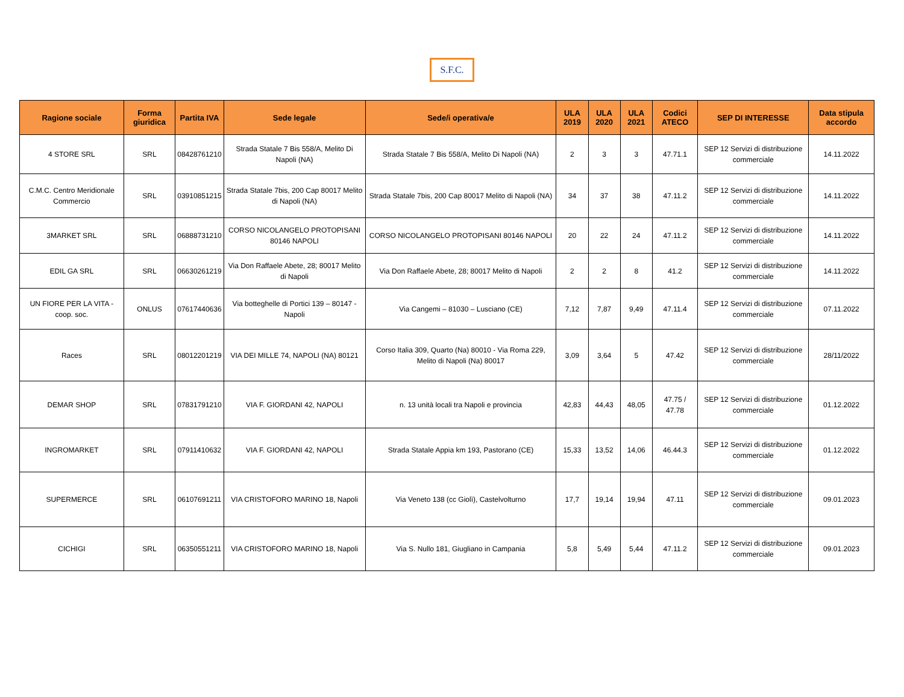S.F.C.
| Ragione sociale | Forma giuridica | Partita IVA | Sede legale | Sede/i operativa/e | ULA 2019 | ULA 2020 | ULA 2021 | Codici ATECO | SEP DI INTERESSE | Data stipula accordo |
| --- | --- | --- | --- | --- | --- | --- | --- | --- | --- | --- |
| 4 STORE SRL | SRL | 08428761210 | Strada Statale 7 Bis 558/A, Melito Di Napoli (NA) | Strada Statale 7 Bis 558/A, Melito Di Napoli (NA) | 2 | 3 | 3 | 47.71.1 | SEP 12 Servizi di distribuzione commerciale | 14.11.2022 |
| C.M.C. Centro Meridionale Commercio | SRL | 03910851215 | Strada Statale 7bis, 200 Cap 80017 Melito di Napoli (NA) | Strada Statale 7bis, 200 Cap 80017 Melito di Napoli (NA) | 34 | 37 | 38 | 47.11.2 | SEP 12 Servizi di distribuzione commerciale | 14.11.2022 |
| 3MARKET SRL | SRL | 06888731210 | CORSO NICOLANGELO PROTOPISANI 80146 NAPOLI | CORSO NICOLANGELO PROTOPISANI 80146 NAPOLI | 20 | 22 | 24 | 47.11.2 | SEP 12 Servizi di distribuzione commerciale | 14.11.2022 |
| EDIL GA SRL | SRL | 06630261219 | Via Don Raffaele Abete, 28; 80017 Melito di Napoli | Via Don Raffaele Abete, 28; 80017 Melito di Napoli | 2 | 2 | 8 | 41.2 | SEP 12 Servizi di distribuzione commerciale | 14.11.2022 |
| UN FIORE PER LA VITA - coop. soc. | ONLUS | 07617440636 | Via botteghelle di Portici 139 – 80147 - Napoli | Via Cangemi – 81030 – Lusciano (CE) | 7,12 | 7,87 | 9,49 | 47.11.4 | SEP 12 Servizi di distribuzione commerciale | 07.11.2022 |
| Races | SRL | 08012201219 | VIA DEI MILLE 74, NAPOLI (NA) 80121 | Corso Italia 309, Quarto (Na) 80010 - Via Roma 229, Melito di Napoli (Na) 80017 | 3,09 | 3,64 | 5 | 47.42 | SEP 12 Servizi di distribuzione commerciale | 28/11/2022 |
| DEMAR SHOP | SRL | 07831791210 | VIA F. GIORDANI 42, NAPOLI | n. 13 unità locali tra Napoli e provincia | 42,83 | 44,43 | 48,05 | 47.75 / 47.78 | SEP 12 Servizi di distribuzione commerciale | 01.12.2022 |
| INGROMARKET | SRL | 07911410632 | VIA F. GIORDANI 42, NAPOLI | Strada Statale Appia km 193, Pastorano (CE) | 15,33 | 13,52 | 14,06 | 46.44.3 | SEP 12 Servizi di distribuzione commerciale | 01.12.2022 |
| SUPERMERCE | SRL | 06107691211 | VIA CRISTOFORO MARINO 18, Napoli | Via Veneto 138 (cc Giolì), Castelvolturno | 17,7 | 19,14 | 19,94 | 47.11 | SEP 12 Servizi di distribuzione commerciale | 09.01.2023 |
| CICHIGI | SRL | 06350551211 | VIA CRISTOFORO MARINO 18, Napoli | Via S. Nullo 181, Giugliano in Campania | 5,8 | 5,49 | 5,44 | 47.11.2 | SEP 12 Servizi di distribuzione commerciale | 09.01.2023 |